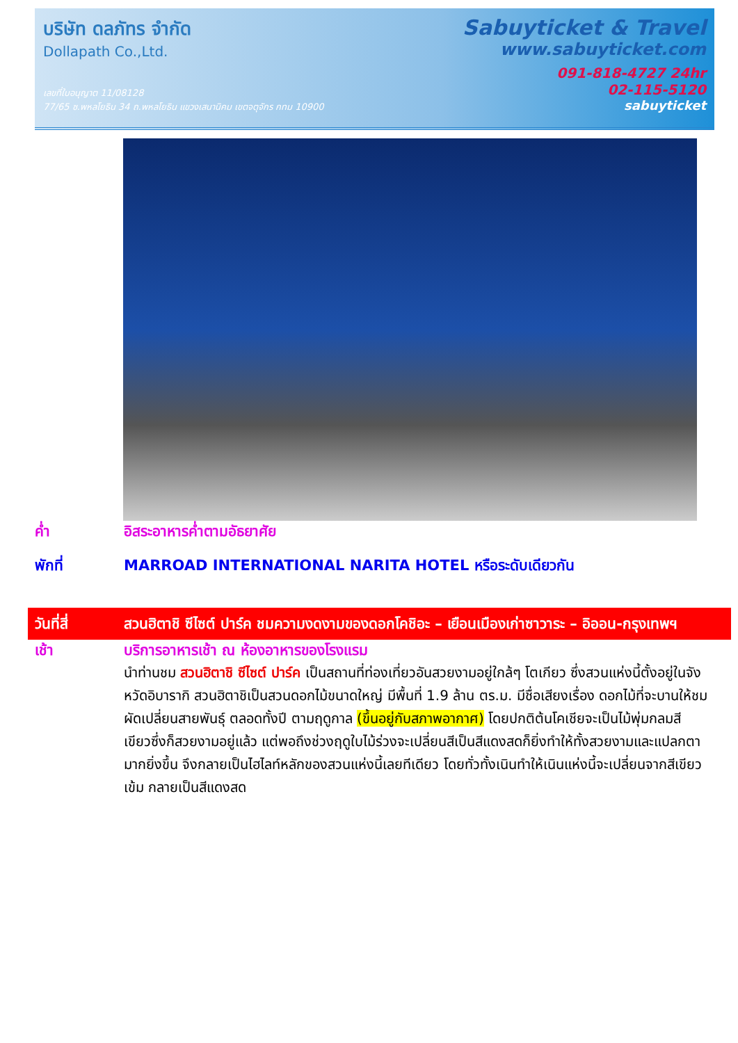บริษัท ดลภัทร จำกัด
Dollapath Co.,Ltd.
เลขที่ใบอนุญาต 11/08128
77/65 ซ.พหลโยธิน 34 ถ.พหลโยธิน แขวงเสนานิคม เขตจตุจักร กทม 10900
Sabuyticket & Travel
www.sabuyticket.com
091-818-4727 24hr
02-115-5120
sabuyticket
ค่ำ อิสระอาหารค่ำตามอัธยาศัย
พักที่ MARROAD INTERNATIONAL NARITA HOTEL หรือระดับเดียวกัน
วันที่สี่ สวนฮิตาชิ ซีไซต์ ปาร์ค ชมความงดงามของดอกโคชิอะ – เยือนเมืองเก่าซาวาระ – อิออน-กรุงเทพฯ
เช้า บริการอาหารเช้า ณ ห้องอาหารของโรงแรม
นำท่านชม สวนฮิตาชิ ซีไซต์ ปาร์ค เป็นสถานที่ท่องเที่ยวอันสวยงามอยู่ใกล้ๆ โตเกียว ซึ่งสวนแห่งนี้ตั้งอยู่ในจังหวัดอิบารากิ สวนฮิตาชิเป็นสวนดอกไม้ขนาดใหญ่ มีพื้นที่ 1.9 ล้าน ตร.ม. มีชื่อเสียงเรื่อง ดอกไม้ที่จะบานให้ชม ผัดเปลี่ยนสายพันธุ์ ตลอดทั้งปี ตามฤดูกาล (ขึ้นอยู่กับสภาพอากาศ) โดยปกติต้นโคเชียจะเป็นไม้พุ่มกลมสีเขียวซึ่งก็สวยงามอยู่แล้ว แต่พอถึงช่วงฤดูใบไม้ร่วงจะเปลี่ยนสีเป็นสีแดงสดก็ยิ่งทำให้ทั้งสวยงามและแปลกตามากยิ่งขึ้น จึงกลายเป็นไฮไลท์หลักของสวนแห่งนี้เลยทีเดียว โดยทั่วทั้งเนินทำให้เนินแห่งนี้จะเปลี่ยนจากสีเขียวเข้ม กลายเป็นสีแดงสด